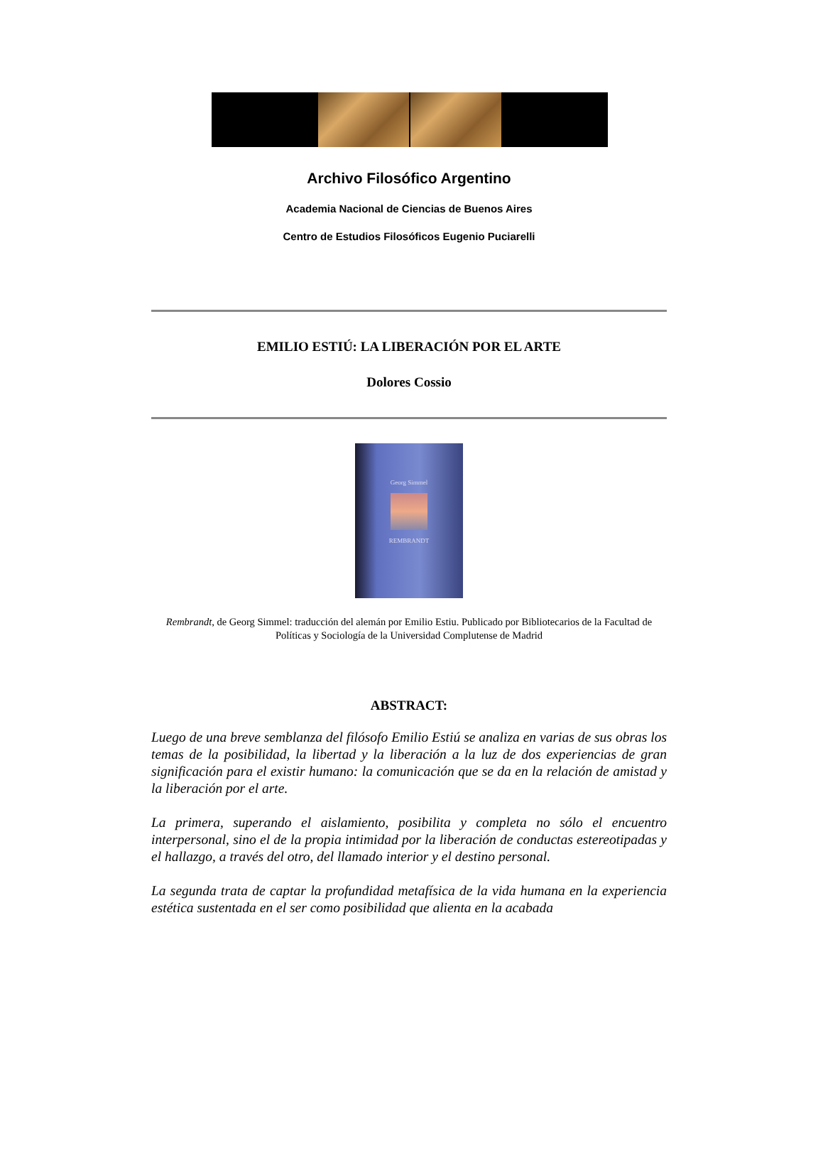Archivo Filosófico Argentino
Academia Nacional de Ciencias de Buenos Aires
Centro de Estudios Filosóficos Eugenio Puciarelli
EMILIO ESTIÚ: LA LIBERACIÓN POR EL ARTE
Dolores Cossio
Georg Simmel
REMBRANDT
Rembrandt, de Georg Simmel: traducción del alemán por Emilio Estiu. Publicado por Bibliotecarios de la Facultad de Políticas y Sociología de la Universidad Complutense de Madrid
ABSTRACT:
Luego de una breve semblanza del filósofo Emilio Estiú se analiza en varias de sus obras los temas de la posibilidad, la libertad y la liberación a la luz de dos experiencias de gran significación para el existir humano: la comunicación que se da en la relación de amistad y la liberación por el arte.
La primera, superando el aislamiento, posibilita y completa no sólo el encuentro interpersonal, sino el de la propia intimidad por la liberación de conductas estereotipadas y el hallazgo, a través del otro, del llamado interior y el destino personal.
La segunda trata de captar la profundidad metafísica de la vida humana en la experiencia estética sustentada en el ser como posibilidad que alienta en la acabada